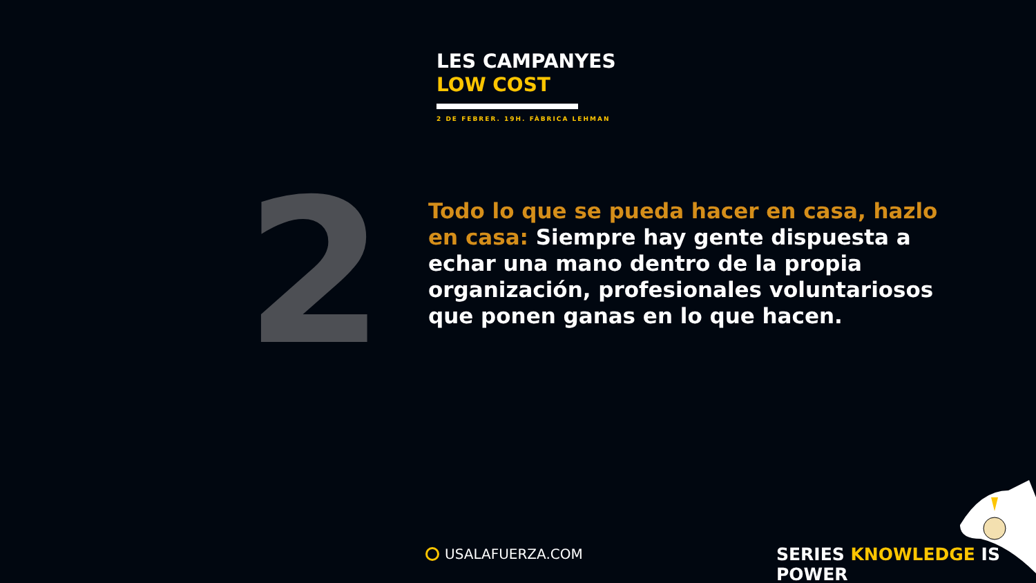LES CAMPANYES
LOW COST
2 DE FEBRER. 19H. FÀBRICA LEHMAN
2
Todo lo que se pueda hacer en casa, hazlo en casa: Siempre hay gente dispuesta a echar una mano dentro de la propia organización, profesionales voluntariosos que ponen ganas en lo que hacen.
USALAFUERZA.COM SERIES KNOWLEDGE IS POWER